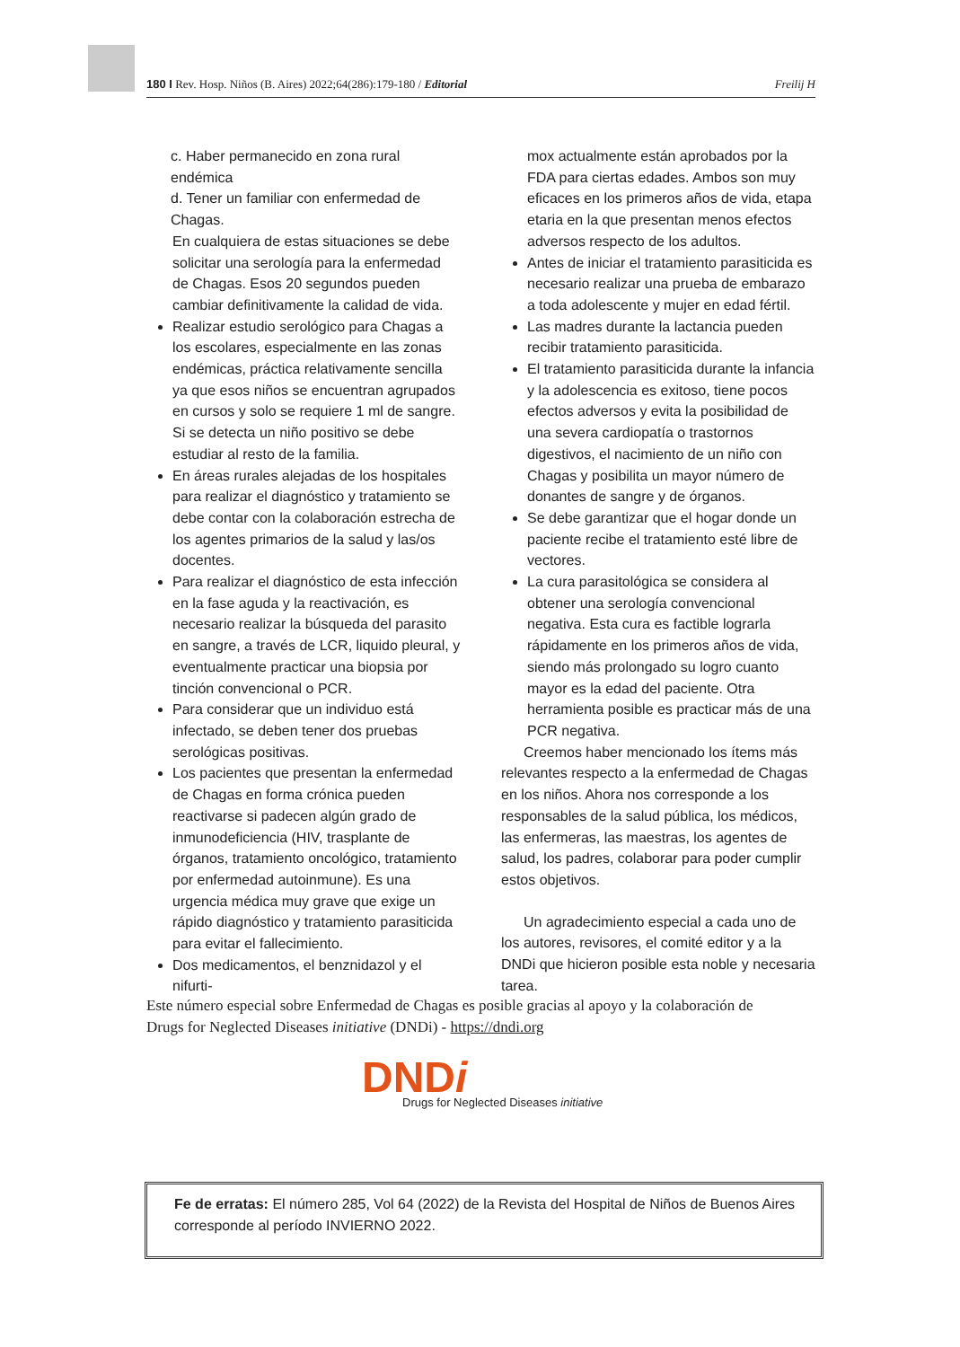180 I Rev. Hosp. Niños (B. Aires) 2022;64(286):179-180 / Editorial Freilij H
c. Haber permanecido en zona rural endémica
d. Tener un familiar con enfermedad de Chagas.
En cualquiera de estas situaciones se debe solicitar una serología para la enfermedad de Chagas. Esos 20 segundos pueden cambiar definitivamente la calidad de vida.
Realizar estudio serológico para Chagas a los escolares, especialmente en las zonas endémicas, práctica relativamente sencilla ya que esos niños se encuentran agrupados en cursos y solo se requiere 1 ml de sangre. Si se detecta un niño positivo se debe estudiar al resto de la familia.
En áreas rurales alejadas de los hospitales para realizar el diagnóstico y tratamiento se debe contar con la colaboración estrecha de los agentes primarios de la salud y las/os docentes.
Para realizar el diagnóstico de esta infección en la fase aguda y la reactivación, es necesario realizar la búsqueda del parasito en sangre, a través de LCR, liquido pleural, y eventualmente practicar una biopsia por tinción convencional o PCR.
Para considerar que un individuo está infectado, se deben tener dos pruebas serológicas positivas.
Los pacientes que presentan la enfermedad de Chagas en forma crónica pueden reactivarse si padecen algún grado de inmunodeficiencia (HIV, trasplante de órganos, tratamiento oncológico, tratamiento por enfermedad autoinmune). Es una urgencia médica muy grave que exige un rápido diagnóstico y tratamiento parasiticida para evitar el fallecimiento.
Dos medicamentos, el benznidazol y el nifurti-
mox actualmente están aprobados por la FDA para ciertas edades. Ambos son muy eficaces en los primeros años de vida, etapa etaria en la que presentan menos efectos adversos respecto de los adultos.
Antes de iniciar el tratamiento parasiticida es necesario realizar una prueba de embarazo a toda adolescente y mujer en edad fértil.
Las madres durante la lactancia pueden recibir tratamiento parasiticida.
El tratamiento parasiticida durante la infancia y la adolescencia es exitoso, tiene pocos efectos adversos y evita la posibilidad de una severa cardiopatía o trastornos digestivos, el nacimiento de un niño con Chagas y posibilita un mayor número de donantes de sangre y de órganos.
Se debe garantizar que el hogar donde un paciente recibe el tratamiento esté libre de vectores.
La cura parasitológica se considera al obtener una serología convencional negativa. Esta cura es factible lograrla rápidamente en los primeros años de vida, siendo más prolongado su logro cuanto mayor es la edad del paciente. Otra herramienta posible es practicar más de una PCR negativa.
Creemos haber mencionado los ítems más relevantes respecto a la enfermedad de Chagas en los niños. Ahora nos corresponde a los responsables de la salud pública, los médicos, las enfermeras, las maestras, los agentes de salud, los padres, colaborar para poder cumplir estos objetivos.
Un agradecimiento especial a cada uno de los autores, revisores, el comité editor y a la DNDi que hicieron posible esta noble y necesaria tarea.
Este número especial sobre Enfermedad de Chagas es posible gracias al apoyo y la colaboración de Drugs for Neglected Diseases initiative (DNDi) - https://dndi.org
DNDi
Drugs for Neglected Diseases initiative
Fe de erratas: El número 285, Vol 64 (2022) de la Revista del Hospital de Niños de Buenos Aires corresponde al período INVIERNO 2022.